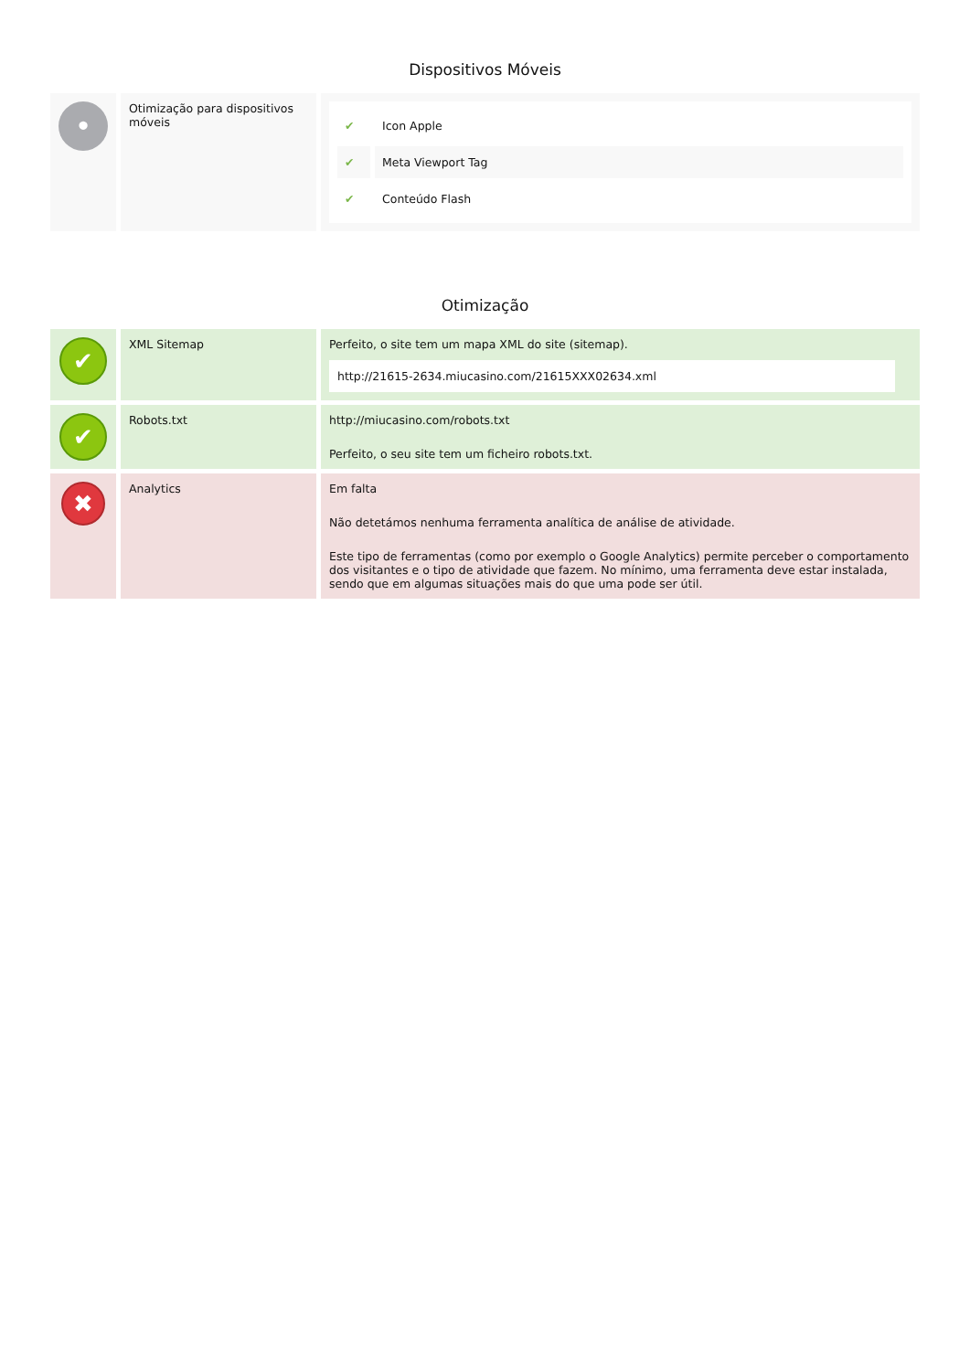Dispositivos Móveis
| • | Otimização para dispositivos móveis | / ✔ / Icon Apple / / ✔ / Meta Viewport Tag / / ✔ / Conteúdo Flash / |
Otimização
| ✔ | XML Sitemap | Perfeito, o site tem um mapa XML do site (sitemap). http://21615-2634.miucasino.com/21615XXX02634.xml |
| ✔ | Robots.txt | http://miucasino.com/robots.txt Perfeito, o seu site tem um ficheiro robots.txt. |
| ✖ | Analytics | Em falta Não detetámos nenhuma ferramenta analítica de análise de atividade. Este tipo de ferramentas (como por exemplo o Google Analytics) permite perceber o comportamento dos visitantes e o tipo de atividade que fazem. No mínimo, uma ferramenta deve estar instalada, sendo que em algumas situações mais do que uma pode ser útil. |